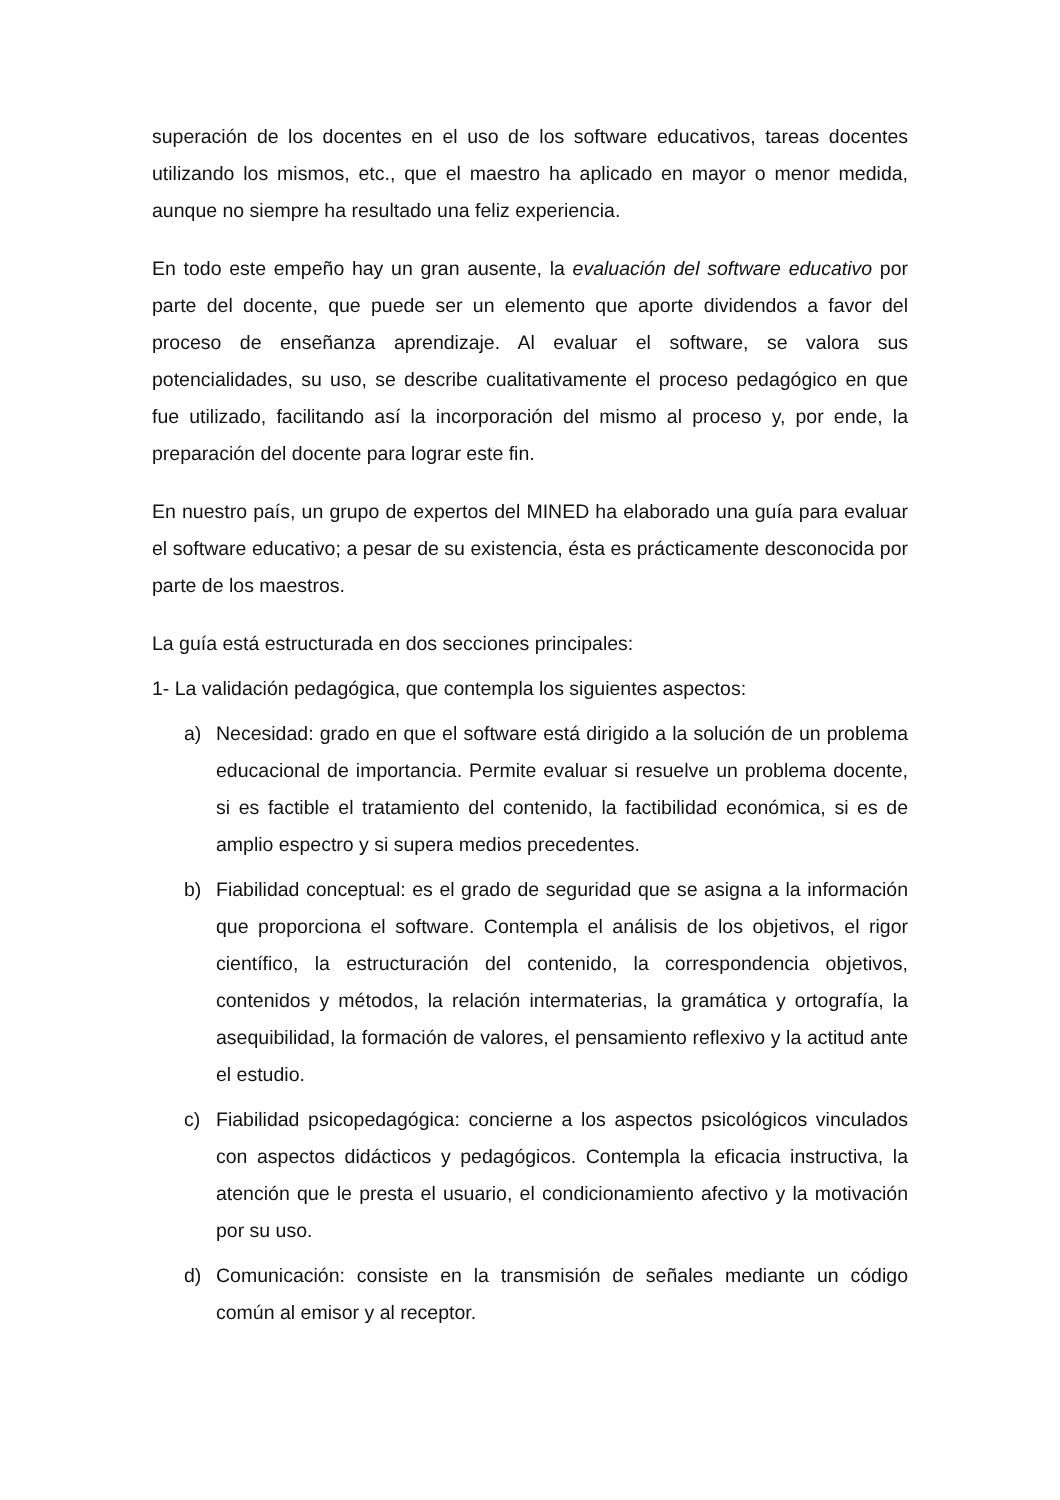superación de los docentes en el uso de los software educativos, tareas docentes utilizando los mismos, etc., que el maestro ha aplicado en mayor o menor medida, aunque no siempre ha resultado una feliz experiencia.
En todo este empeño hay un gran ausente, la evaluación del software educativo por parte del docente, que puede ser un elemento que aporte dividendos a favor del proceso de enseñanza aprendizaje. Al evaluar el software, se valora sus potencialidades, su uso, se describe cualitativamente el proceso pedagógico en que fue utilizado, facilitando así la incorporación del mismo al proceso y, por ende, la preparación del docente para lograr este fin.
En nuestro país, un grupo de expertos del MINED ha elaborado una guía para evaluar el software educativo; a pesar de su existencia, ésta es prácticamente desconocida por parte de los maestros.
La guía está estructurada en dos secciones principales:
1- La validación pedagógica, que contempla los siguientes aspectos:
a) Necesidad: grado en que el software está dirigido a la solución de un problema educacional de importancia. Permite evaluar si resuelve un problema docente, si es factible el tratamiento del contenido, la factibilidad económica, si es de amplio espectro y si supera medios precedentes.
b) Fiabilidad conceptual: es el grado de seguridad que se asigna a la información que proporciona el software. Contempla el análisis de los objetivos, el rigor científico, la estructuración del contenido, la correspondencia objetivos, contenidos y métodos, la relación intermaterias, la gramática y ortografía, la asequibilidad, la formación de valores, el pensamiento reflexivo y la actitud ante el estudio.
c) Fiabilidad psicopedagógica: concierne a los aspectos psicológicos vinculados con aspectos didácticos y pedagógicos. Contempla la eficacia instructiva, la atención que le presta el usuario, el condicionamiento afectivo y la motivación por su uso.
d) Comunicación: consiste en la transmisión de señales mediante un código común al emisor y al receptor.